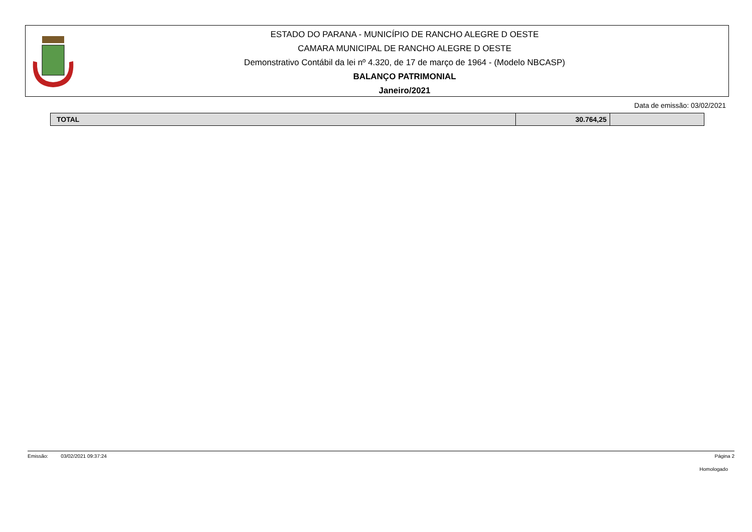ESTADO DO PARANA - MUNICÍPIO DE RANCHO ALEGRE D OESTE
CAMARA MUNICIPAL DE RANCHO ALEGRE D OESTE
Demonstrativo Contábil da lei nº 4.320, de 17 de março de 1964 - (Modelo NBCASP)
BALANÇO PATRIMONIAL
Janeiro/2021
Data de emissão: 03/02/2021
| TOTAL | 30.764,25 | |
Emissão: 03/02/2021 09:37:24 Página 2
Homologado